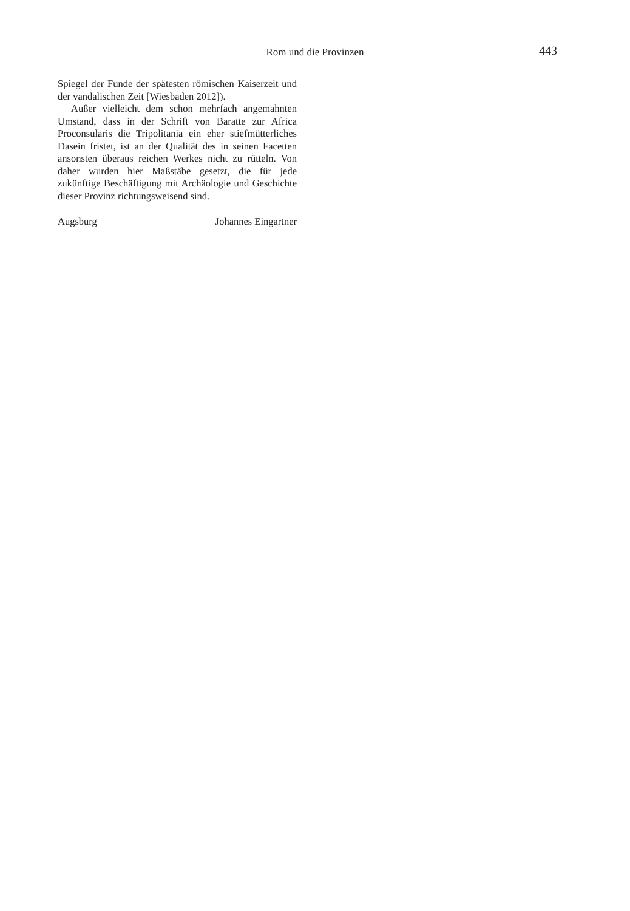Rom und die Provinzen 443
Spiegel der Funde der spätesten römischen Kaiserzeit und der vandalischen Zeit [Wiesbaden 2012]).
Außer vielleicht dem schon mehrfach angemahnten Umstand, dass in der Schrift von Baratte zur Africa Proconsularis die Tripolitania ein eher stiefmütterliches Dasein fristet, ist an der Qualität des in seinen Facetten ansonsten überaus reichen Werkes nicht zu rütteln. Von daher wurden hier Maßstäbe gesetzt, die für jede zukünftige Beschäftigung mit Archäologie und Geschichte dieser Provinz richtungsweisend sind.
Augsburg Johannes Eingartner